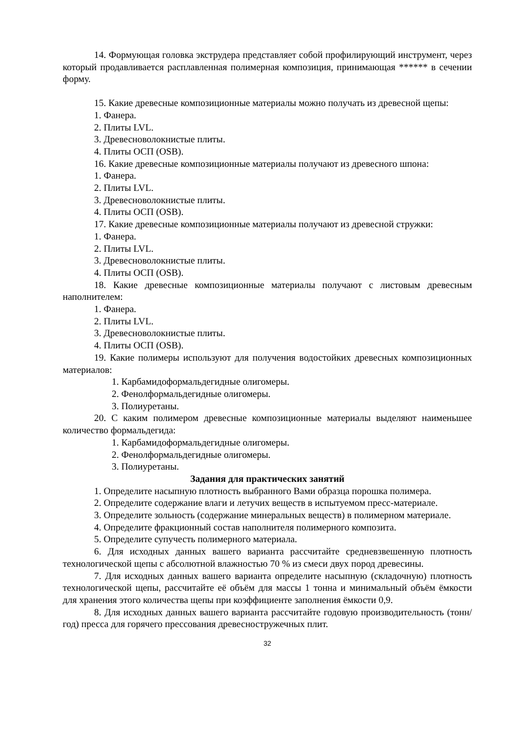14. Формующая головка экструдера представляет собой профилирующий инструмент, через который продавливается расплавленная полимерная композиция, принимающая ****** в сечении форму.
15. Какие древесные композиционные материалы можно получать из древесной щепы:
1. Фанера.
2. Плиты LVL.
3. Древесноволокнистые плиты.
4. Плиты ОСП (OSB).
16. Какие древесные композиционные материалы получают из древесного шпона:
1. Фанера.
2. Плиты LVL.
3. Древесноволокнистые плиты.
4. Плиты ОСП (OSB).
17. Какие древесные композиционные материалы получают из древесной стружки:
1. Фанера.
2. Плиты LVL.
3. Древесноволокнистые плиты.
4. Плиты ОСП (OSB).
18. Какие древесные композиционные материалы получают с листовым древесным наполнителем:
1. Фанера.
2. Плиты LVL.
3. Древесноволокнистые плиты.
4. Плиты ОСП (OSB).
19. Какие полимеры используют для получения водостойких древесных композиционных материалов:
1. Карбамидоформальдегидные олигомеры.
2. Фенолформальдегидные олигомеры.
3. Полиуретаны.
20. С каким полимером древесные композиционные материалы выделяют наименьшее количество формальдегида:
1. Карбамидоформальдегидные олигомеры.
2. Фенолформальдегидные олигомеры.
3. Полиуретаны.
Задания для практических занятий
1. Определите насыпную плотность выбранного Вами образца порошка полимера.
2. Определите содержание влаги и летучих веществ в испытуемом пресс-материале.
3. Определите зольность (содержание минеральных веществ) в полимерном материале.
4. Определите фракционный состав наполнителя полимерного композита.
5. Определите супучесть полимерного материала.
6. Для исходных данных вашего варианта рассчитайте средневзвешенную плотность технологической щепы с абсолютной влажностью 70 % из смеси двух пород древесины.
7. Для исходных данных вашего варианта определите насыпную (складочную) плотность технологической щепы, рассчитайте её объём для массы 1 тонна и минимальный объём ёмкости для хранения этого количества щепы при коэффициенте заполнения ёмкости 0,9.
8. Для исходных данных вашего варианта рассчитайте годовую производительность (тонн/год) пресса для горячего прессования древесностружечных плит.
32